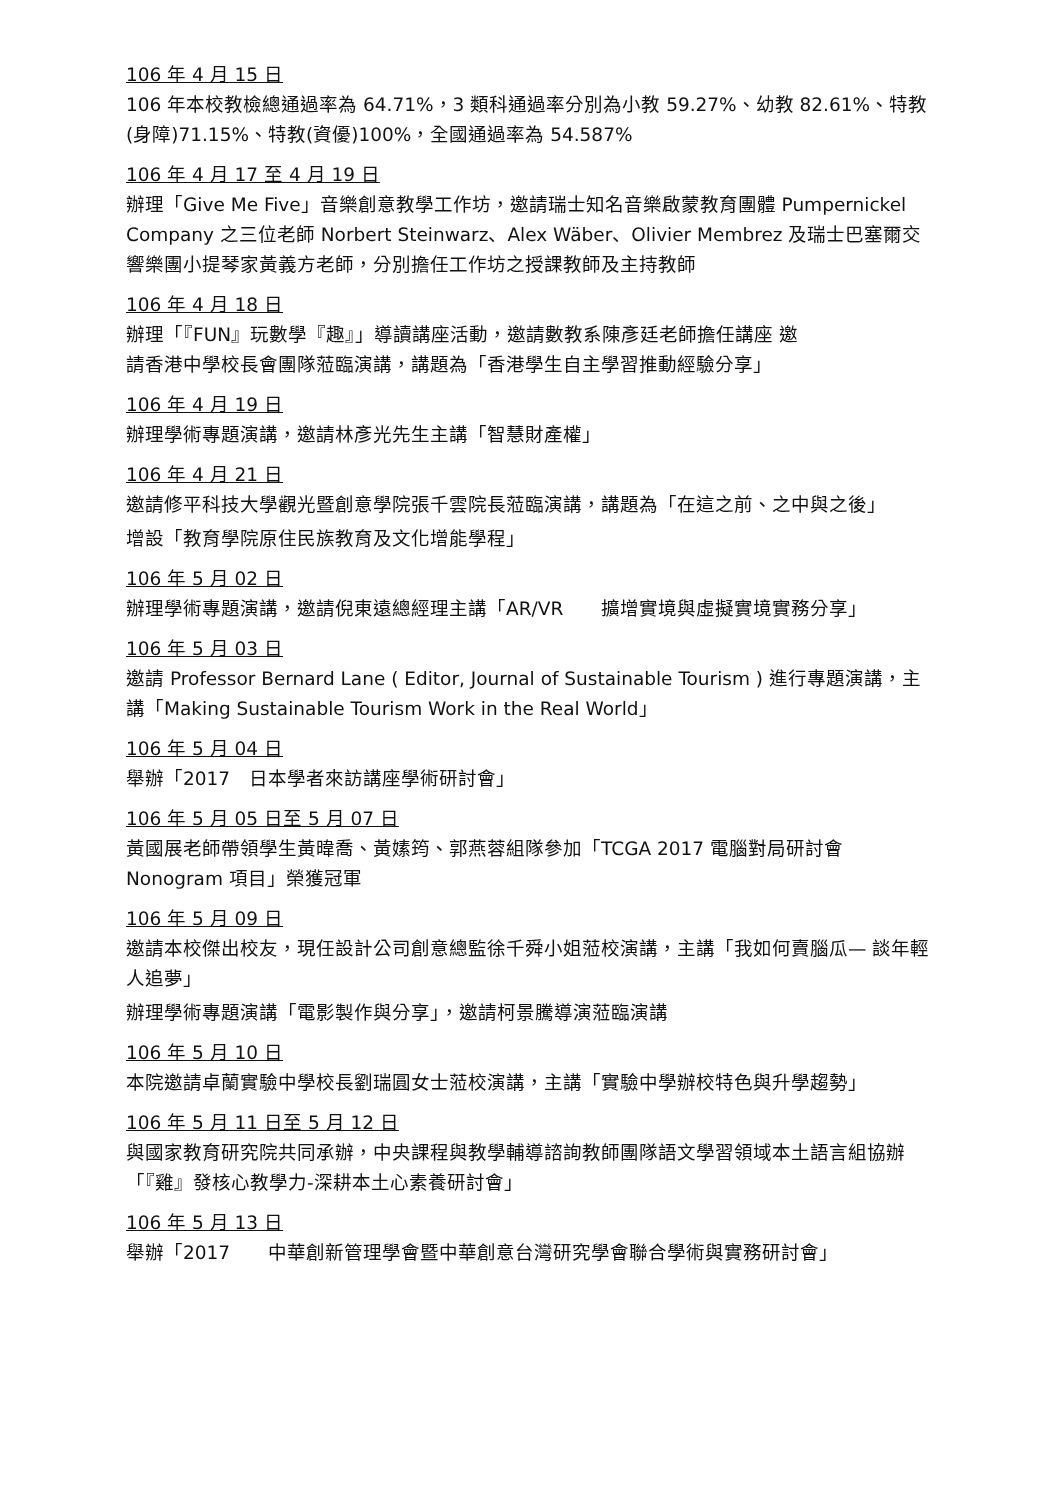106 年 4 月 15 日
106 年本校教檢總通過率為 64.71%，3 類科通過率分別為小教 59.27%、幼教 82.61%、特教(身障)71.15%、特教(資優)100%，全國通過率為 54.587%
106 年 4 月 17 至 4 月 19 日
辦理「Give Me Five」音樂創意教學工作坊，邀請瑞士知名音樂啟蒙教育團體 Pumpernickel Company 之三位老師 Norbert Steinwarz、Alex Wäber、Olivier Membrez 及瑞士巴塞爾交響樂團小提琴家黃義方老師，分別擔任工作坊之授課教師及主持教師
106 年 4 月 18 日
辦理「『FUN』玩數學『趣』」導讀講座活動，邀請數教系陳彥廷老師擔任講座 邀
請香港中學校長會團隊蒞臨演講，講題為「香港學生自主學習推動經驗分享」
106 年 4 月 19 日
辦理學術專題演講，邀請林彥光先生主講「智慧財產權」
106 年 4 月 21 日
邀請修平科技大學觀光暨創意學院張千雲院長蒞臨演講，講題為「在這之前、之中與之後」
增設「教育學院原住民族教育及文化增能學程」
106 年 5 月 02 日
辦理學術專題演講，邀請倪東遠總經理主講「AR/VR　　擴增實境與虛擬實境實務分享」
106 年 5 月 03 日
邀請 Professor Bernard Lane ( Editor, Journal of Sustainable Tourism ) 進行專題演講，主講「Making Sustainable Tourism Work in the Real World」
106 年 5 月 04 日
舉辦「2017　日本學者來訪講座學術研討會」
106 年 5 月 05 日至 5 月 07 日
黃國展老師帶領學生黃暐喬、黃嫊筠、郭燕蓉組隊參加「TCGA 2017 電腦對局研討會 Nonogram 項目」榮獲冠軍
106 年 5 月 09 日
邀請本校傑出校友，現任設計公司創意總監徐千舜小姐蒞校演講，主講「我如何賣腦瓜— 談年輕人追夢」
辦理學術專題演講「電影製作與分享」，邀請柯景騰導演蒞臨演講
106 年 5 月 10 日
本院邀請卓蘭實驗中學校長劉瑞圓女士蒞校演講，主講「實驗中學辦校特色與升學趨勢」
106 年 5 月 11 日至 5 月 12 日
與國家教育研究院共同承辦，中央課程與教學輔導諮詢教師團隊語文學習領域本土語言組協辦「『雞』發核心教學力-深耕本土心素養研討會」
106 年 5 月 13 日
舉辦「2017　　中華創新管理學會暨中華創意台灣研究學會聯合學術與實務研討會」